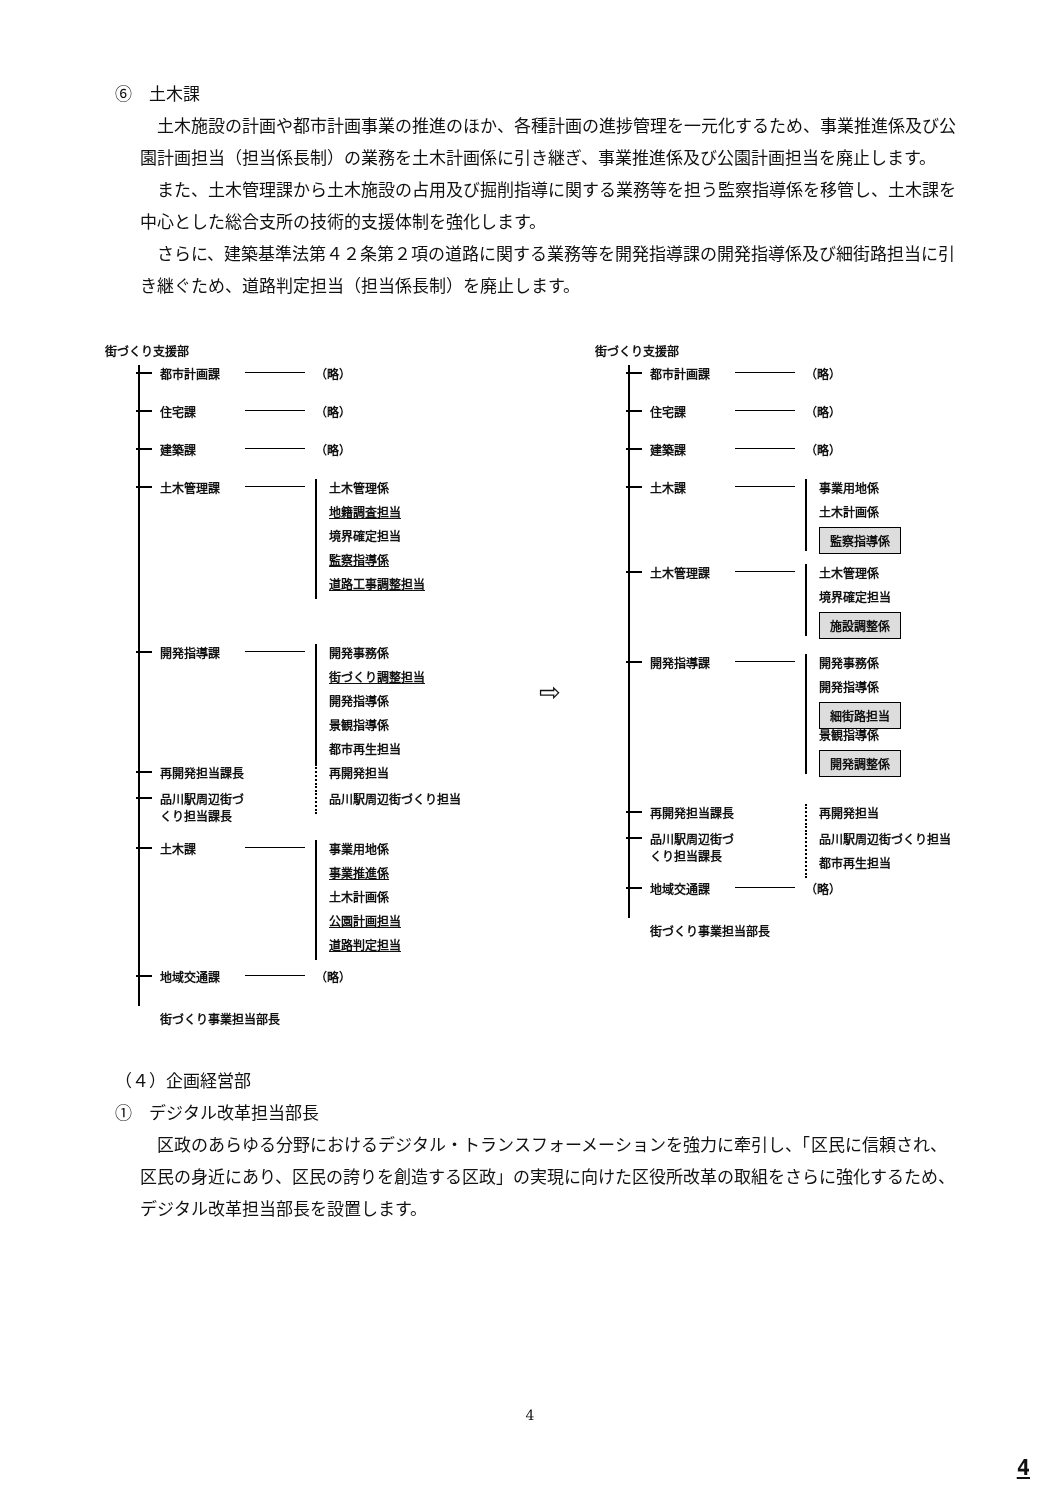⑥　土木課
　土木施設の計画や都市計画事業の推進のほか、各種計画の進捗管理を一元化するため、事業推進係及び公園計画担当（担当係長制）の業務を土木計画係に引き継ぎ、事業推進係及び公園計画担当を廃止します。
　また、土木管理課から土木施設の占用及び掘削指導に関する業務等を担う監察指導係を移管し、土木課を中心とした総合支所の技術的支援体制を強化します。
　さらに、建築基準法第４２条第２項の道路に関する業務等を開発指導課の開発指導係及び細街路担当に引き継ぐため、道路判定担当（担当係長制）を廃止します。
街づくり支援部
都市計画課 （略）
住宅課 （略）
建築課 （略）
土木管理課
土木管理係
地籍調査担当
境界確定担当
監察指導係
道路工事調整担当
開発指導課
開発事務係
街づくり調整担当
開発指導係
景観指導係
都市再生担当
再開発担当課長
再開発担当
品川駅周辺街づ
くり担当課長
品川駅周辺街づくり担当
土木課
事業用地係
事業推進係
土木計画係
公園計画担当
道路判定担当
地域交通課 （略）
街づくり事業担当部長
⇨
街づくり支援部
都市計画課 （略）
住宅課 （略）
建築課 （略）
土木課
事業用地係
土木計画係
監察指導係
土木管理課
土木管理係
境界確定担当
施設調整係
開発指導課
開発事務係
開発指導係
細街路担当
景観指導係
開発調整係
再開発担当課長
再開発担当
品川駅周辺街づ
くり担当課長
品川駅周辺街づくり担当
都市再生担当
地域交通課 （略）
街づくり事業担当部長
（４）企画経営部
①　デジタル改革担当部長
　区政のあらゆる分野におけるデジタル・トランスフォーメーションを強力に牽引し、「区民に信頼され、区民の身近にあり、区民の誇りを創造する区政」の実現に向けた区役所改革の取組をさらに強化するため、デジタル改革担当部長を設置します。
4
4